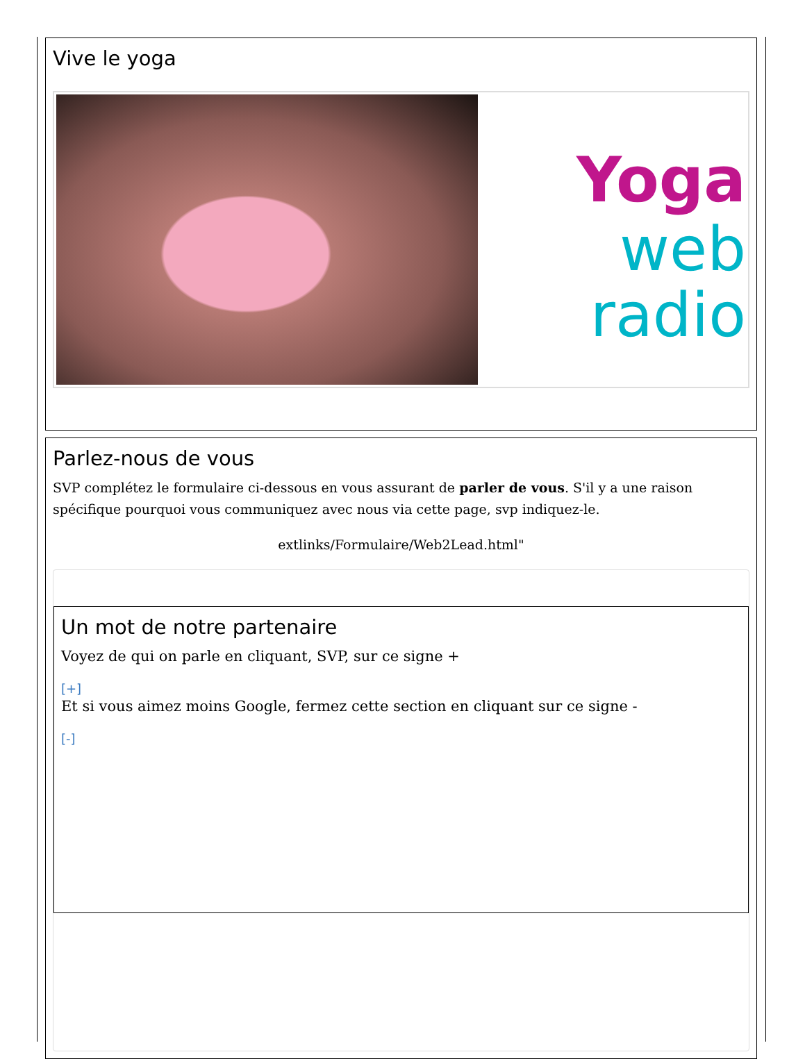Vive le yoga
Yoga
web
radio
Parlez-nous de vous
SVP complétez le formulaire ci-dessous en vous assurant de parler de vous. S'il y a une raison spécifique pourquoi vous communiquez avec nous via cette page, svp indiquez-le.
extlinks/Formulaire/Web2Lead.html"
Un mot de notre partenaire
Voyez de qui on parle en cliquant, SVP, sur ce signe +
[+]
Et si vous aimez moins Google, fermez cette section en cliquant sur ce signe -
[-]